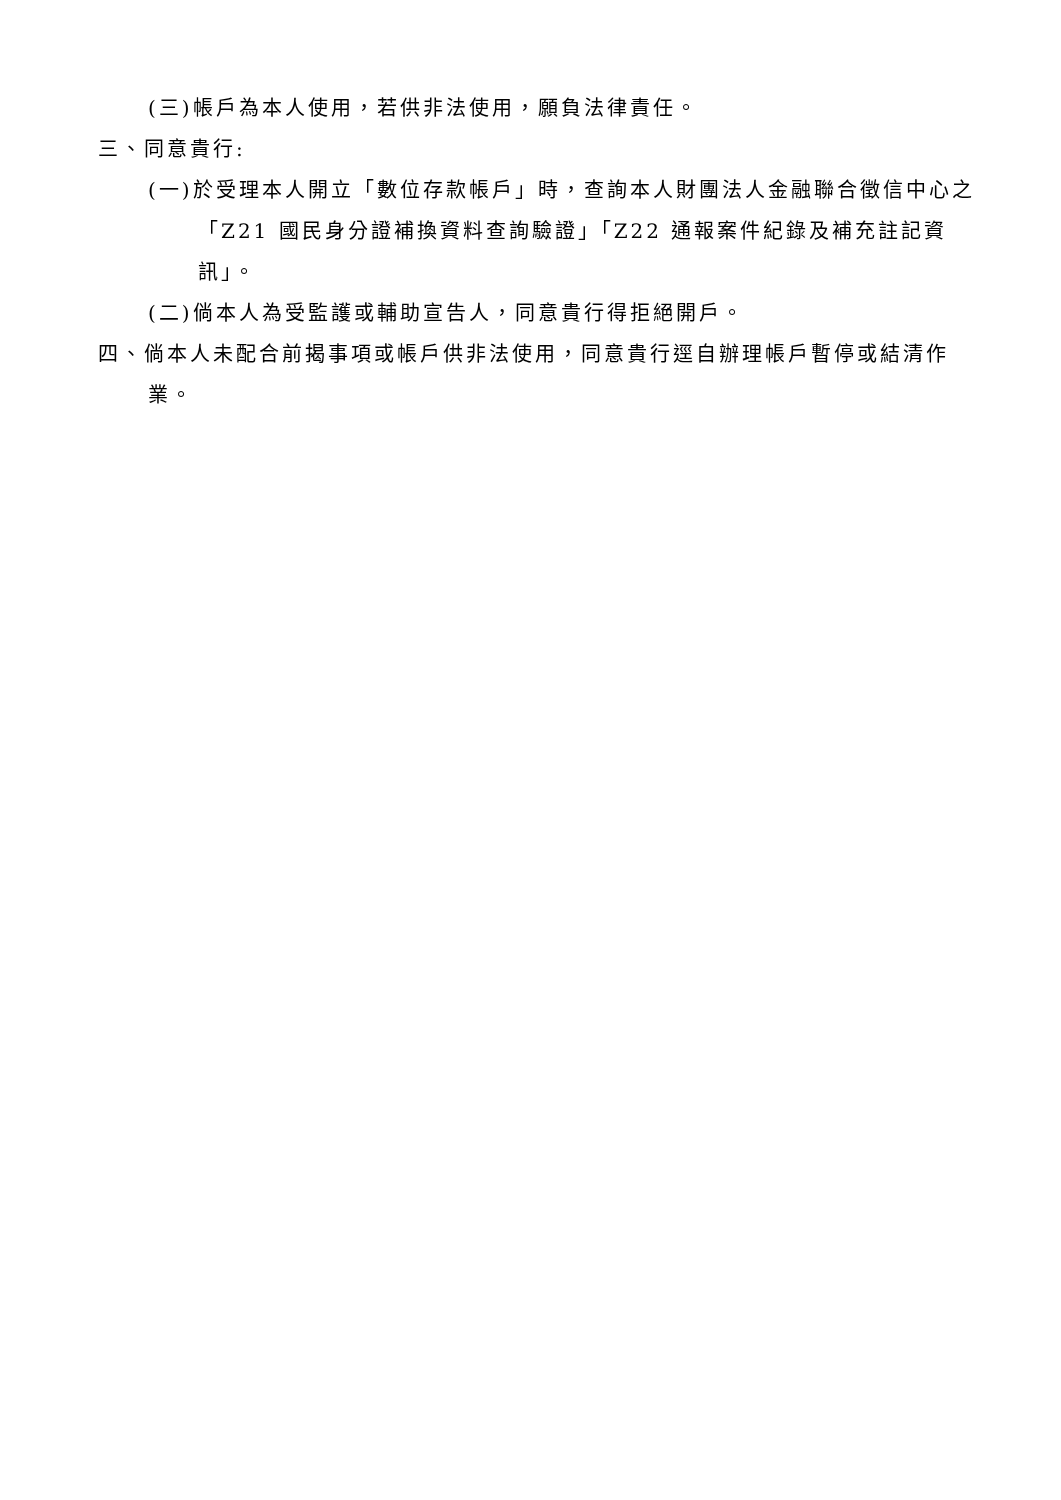(三)帳戶為本人使用，若供非法使用，願負法律責任。
三、同意貴行:
(一)於受理本人開立「數位存款帳戶」時，查詢本人財團法人金融聯合徵信中心之「Z21 國民身分證補換資料查詢驗證」「Z22 通報案件紀錄及補充註記資訊」。
(二)倘本人為受監護或輔助宣告人，同意貴行得拒絕開戶。
四、倘本人未配合前揭事項或帳戶供非法使用，同意貴行逕自辦理帳戶暫停或結清作業。